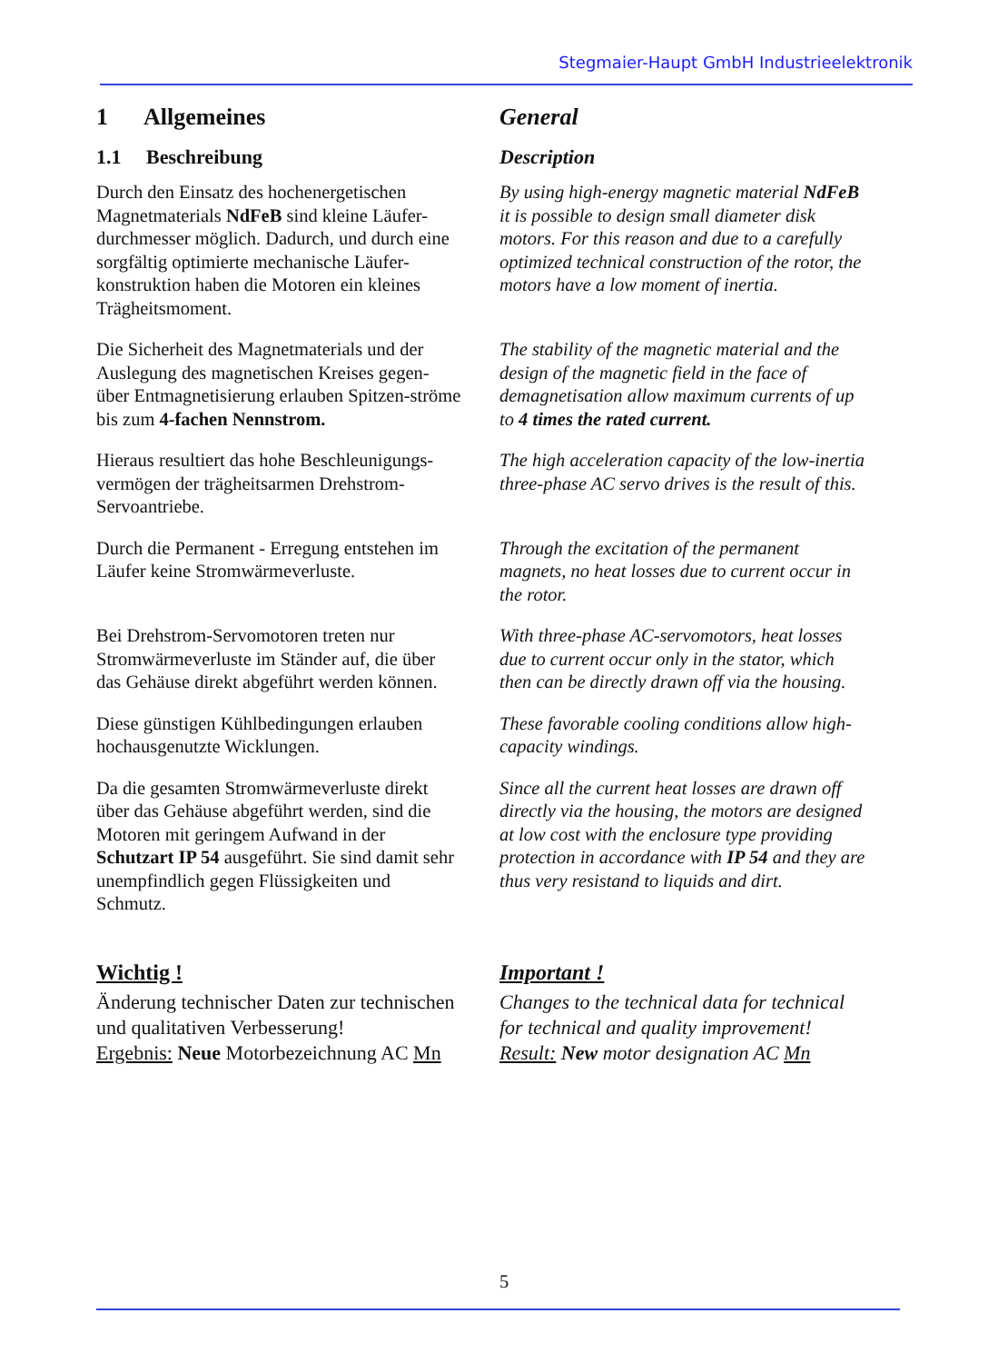Stegmaier-Haupt GmbH Industrieelektronik
1 Allgemeines General
1.1 Beschreibung Description
Durch den Einsatz des hochenergetischen Magnetmaterials NdFeB sind kleine Läufer-durchmesser möglich. Dadurch, und durch eine sorgfältig optimierte mechanische Läufer-konstruktion haben die Motoren ein kleines Trägheitsmoment.
By using high-energy magnetic material NdFeB it is possible to design small diameter disk motors. For this reason and due to a carefully optimized technical construction of the rotor, the motors have a low moment of inertia.
Die Sicherheit des Magnetmaterials und der Auslegung des magnetischen Kreises gegen-über Entmagnetisierung erlauben Spitzen-ströme bis zum 4-fachen Nennstrom.
The stability of the magnetic material and the design of the magnetic field in the face of demagnetisation allow maximum currents of up to 4 times the rated current.
Hieraus resultiert das hohe Beschleunigungs-vermögen der trägheitsarmen Drehstrom-Servoantriebe.
The high acceleration capacity of the low-inertia three-phase AC servo drives is the result of this.
Durch die Permanent - Erregung entstehen im Läufer keine Stromwärmeverluste.
Through the excitation of the permanent magnets, no heat losses due to current occur in the rotor.
Bei Drehstrom-Servomotoren treten nur Stromwärmeverluste im Ständer auf, die über das Gehäuse direkt abgeführt werden können.
With three-phase AC-servomotors, heat losses due to current occur only in the stator, which then can be directly drawn off via the housing.
Diese günstigen Kühlbedingungen erlauben hochausgenutzte Wicklungen.
These favorable cooling conditions allow high-capacity windings.
Da die gesamten Stromwärmeverluste direkt über das Gehäuse abgeführt werden, sind die Motoren mit geringem Aufwand in der Schutzart IP 54 ausgeführt. Sie sind damit sehr unempfindlich gegen Flüssigkeiten und Schmutz.
Since all the current heat losses are drawn off directly via the housing, the motors are designed at low cost with the enclosure type providing protection in accordance with IP 54 and they are thus very resistand to liquids and dirt.
Wichtig !
Änderung technischer Daten zur technischen und qualitativen Verbesserung!
Ergebnis: Neue Motorbezeichnung AC Mn
Important !
Changes to the technical data for technical for technical and quality improvement!
Result: New motor designation AC Mn
5